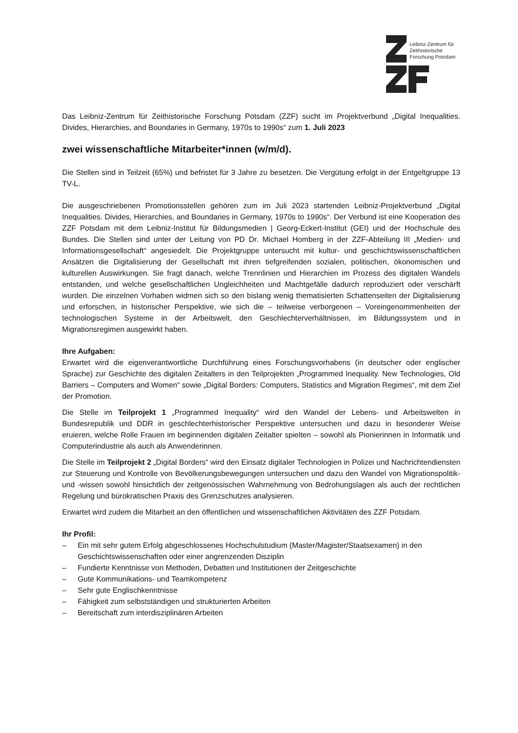Leibniz-Zentrum für
Zeithistorische
Forschung Potsdam
Das Leibniz-Zentrum für Zeithistorische Forschung Potsdam (ZZF) sucht im Projektverbund „Digital Inequalities. Divides, Hierarchies, and Boundaries in Germany, 1970s to 1990s“ zum 1. Juli 2023
zwei wissenschaftliche Mitarbeiter*innen (w/m/d).
Die Stellen sind in Teilzeit (65%) und befristet für 3 Jahre zu besetzen. Die Vergütung erfolgt in der Entgeltgruppe 13 TV-L.
Die ausgeschriebenen Promotionsstellen gehören zum im Juli 2023 startenden Leibniz-Projektverbund „Digital Inequalities. Divides, Hierarchies, and Boundaries in Germany, 1970s to 1990s“. Der Verbund ist eine Kooperation des ZZF Potsdam mit dem Leibniz-Institut für Bildungsmedien | Georg-Eckert-Institut (GEI) und der Hochschule des Bundes. Die Stellen sind unter der Leitung von PD Dr. Michael Homberg in der ZZF-Abteilung III „Medien- und Informationsgesellschaft“ angesiedelt. Die Projektgruppe untersucht mit kultur- und geschichtswissenschaftlichen Ansätzen die Digitalisierung der Gesellschaft mit ihren tiefgreifenden sozialen, politischen, ökonomischen und kulturellen Auswirkungen. Sie fragt danach, welche Trennlinien und Hierarchien im Prozess des digitalen Wandels entstanden, und welche gesellschaftlichen Ungleichheiten und Machtgefälle dadurch reproduziert oder verschärft wurden. Die einzelnen Vorhaben widmen sich so den bislang wenig thematisierten Schattenseiten der Digitalisierung und erforschen, in historischer Perspektive, wie sich die – teilweise verborgenen – Voreingenommenheiten der technologischen Systeme in der Arbeitswelt, den Geschlechterverhältnissen, im Bildungssystem und in Migrationsregimen ausgewirkt haben.
Ihre Aufgaben:
Erwartet wird die eigenverantwortliche Durchführung eines Forschungsvorhabens (in deutscher oder englischer Sprache) zur Geschichte des digitalen Zeitalters in den Teilprojekten „Programmed Inequality. New Technologies, Old Barriers – Computers and Women“ sowie „Digital Borders: Computers, Statistics and Migration Regimes“, mit dem Ziel der Promotion.
Die Stelle im Teilprojekt 1 „Programmed Inequality“ wird den Wandel der Lebens- und Arbeitswelten in Bundesrepublik und DDR in geschlechterhistorischer Perspektive untersuchen und dazu in besonderer Weise eruieren, welche Rolle Frauen im beginnenden digitalen Zeitalter spielten – sowohl als Pionierinnen in Informatik und Computerindustrie als auch als Anwenderinnen.
Die Stelle im Teilprojekt 2 „Digital Borders“ wird den Einsatz digitaler Technologien in Polizei und Nachrichtendiensten zur Steuerung und Kontrolle von Bevölkerungsbewegungen untersuchen und dazu den Wandel von Migrationspolitik- und -wissen sowohl hinsichtlich der zeitgenössischen Wahrnehmung von Bedrohungslagen als auch der rechtlichen Regelung und bürokratischen Praxis des Grenzschutzes analysieren.
Erwartet wird zudem die Mitarbeit an den öffentlichen und wissenschaftlichen Aktivitäten des ZZF Potsdam.
Ihr Profil:
– Ein mit sehr gutem Erfolg abgeschlossenes Hochschulstudium (Master/Magister/Staatsexamen) in den Geschichtswissenschaften oder einer angrenzenden Disziplin
– Fundierte Kenntnisse von Methoden, Debatten und Institutionen der Zeitgeschichte
– Gute Kommunikations- und Teamkompetenz
– Sehr gute Englischkenntnisse
– Fähigkeit zum selbstständigen und strukturierten Arbeiten
– Bereitschaft zum interdisziplinären Arbeiten